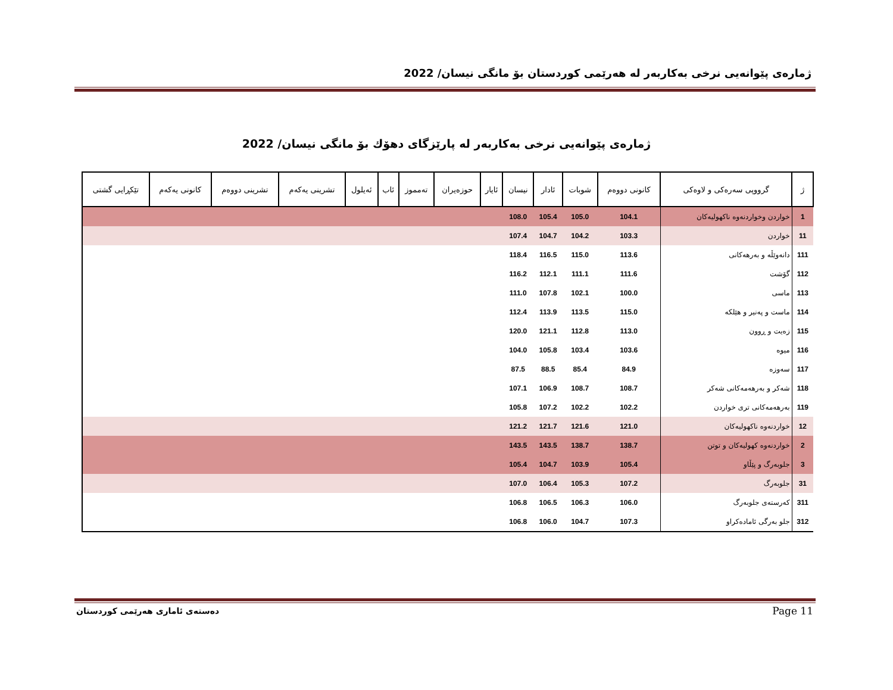ژمارەی پێوانەیی نرخی بەکاربەر لە هەرێمی کوردستان بۆ مانگی نیسان/ 2022
ژمارەی پێوانەیی نرخی بەکاربەر لە پارێزگای دهۆك بۆ مانگی نیسان/ 2022
| ژ | گرووپی سەرەکی و لاوەکی | کانونی دووەم | شوبات | ئادار | نیسان | ئایار | حوزەیران | تەمموز | ئاب | ئەیلول | تشرینی یەکەم | تشرینی دووەم | کانونی یەکەم | تێکڕایی گشتی |
| --- | --- | --- | --- | --- | --- | --- | --- | --- | --- | --- | --- | --- | --- | --- |
| 1 | خواردن وخواردنەوە ناکهولیەکان | 104.1 | 105.0 | 105.4 | 108.0 | | | | | | | | | |
| 11 | خواردن | 103.3 | 104.2 | 104.7 | 107.4 | | | | | | | | | |
| 111 | دانەوێڵە و بەرهەکانی | 113.6 | 115.0 | 116.5 | 118.4 | | | | | | | | | |
| 112 | گۆشت | 111.6 | 111.1 | 112.1 | 116.2 | | | | | | | | | |
| 113 | ماسی | 100.0 | 102.1 | 107.8 | 111.0 | | | | | | | | | |
| 114 | ماست و پەنیر و هێلکە | 115.0 | 113.5 | 113.9 | 112.4 | | | | | | | | | |
| 115 | زەیت و ڕوون | 113.0 | 112.8 | 121.1 | 120.0 | | | | | | | | | |
| 116 | میوە | 103.6 | 103.4 | 105.8 | 104.0 | | | | | | | | | |
| 117 | سەوزە | 84.9 | 85.4 | 88.5 | 87.5 | | | | | | | | | |
| 118 | شەکر و بەرهەمەکانی شەکر | 108.7 | 108.7 | 106.9 | 107.1 | | | | | | | | | |
| 119 | بەرهەمەکانی تری خواردن | 102.2 | 102.2 | 107.2 | 105.8 | | | | | | | | | |
| 12 | خواردنەوە ناکهولیەکان | 121.0 | 121.6 | 121.7 | 121.2 | | | | | | | | | |
| 2 | خواردنەوە کهولیەکان و توتن | 138.7 | 138.7 | 143.5 | 143.5 | | | | | | | | | |
| 3 | جلوبەرگ و پێڵاو | 105.4 | 103.9 | 104.7 | 105.4 | | | | | | | | | |
| 31 | جلوبەرگ | 107.2 | 105.3 | 106.4 | 107.0 | | | | | | | | | |
| 311 | کەرستەی جلوبەرگ | 106.0 | 106.3 | 106.5 | 106.8 | | | | | | | | | |
| 312 | جلو بەرگی ئامادەکراو | 107.3 | 104.7 | 106.0 | 106.8 | | | | | | | | | |
دەستەی ئاماری هەرێمی کوردستان Page 11